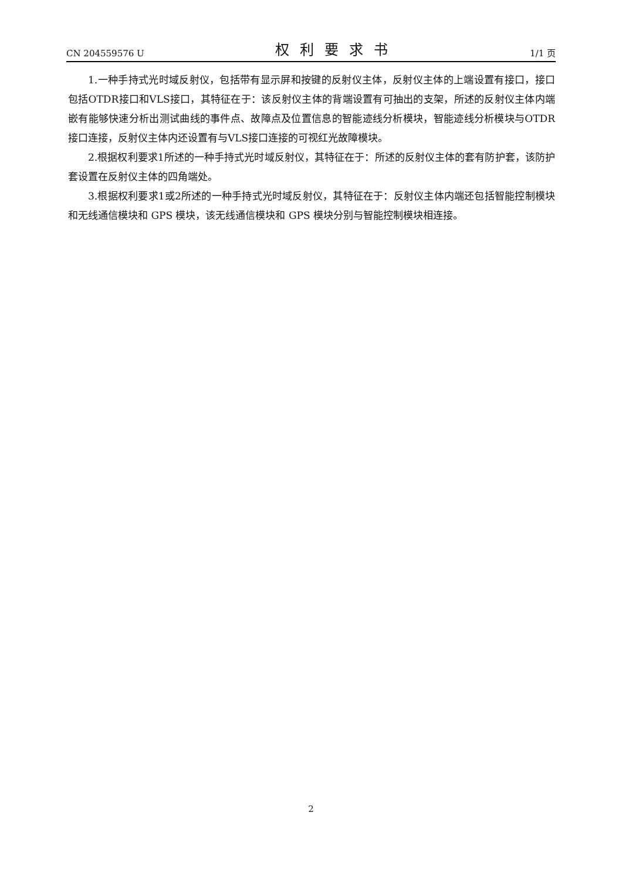CN 204559576 U 权利要求书 1/1 页
1.一种手持式光时域反射仪，包括带有显示屏和按键的反射仪主体，反射仪主体的上端设置有接口，接口包括OTDR接口和VLS接口，其特征在于：该反射仪主体的背端设置有可抽出的支架，所述的反射仪主体内端嵌有能够快速分析出测试曲线的事件点、故障点及位置信息的智能迹线分析模块，智能迹线分析模块与OTDR接口连接，反射仪主体内还设置有与VLS接口连接的可视红光故障模块。
2.根据权利要求1所述的一种手持式光时域反射仪，其特征在于：所述的反射仪主体的套有防护套，该防护套设置在反射仪主体的四角端处。
3.根据权利要求1或2所述的一种手持式光时域反射仪，其特征在于：反射仪主体内端还包括智能控制模块和无线通信模块和 GPS 模块，该无线通信模块和 GPS 模块分别与智能控制模块相连接。
2